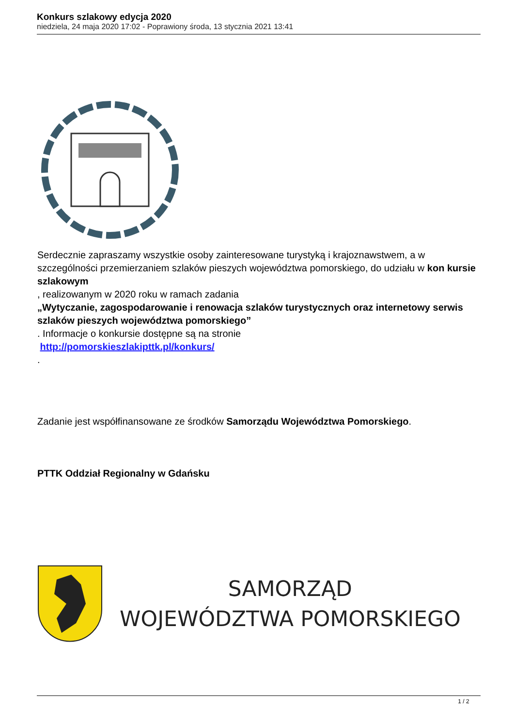Konkurs szlakowy edycja 2020
niedziela, 24 maja 2020 17:02 - Poprawiony środa, 13 stycznia 2021 13:41
Serdecznie zapraszamy wszystkie osoby zainteresowane turystyką i krajoznawstwem, a w szczególności przemierzaniem szlaków pieszych województwa pomorskiego, do udziału w kon kursie szlakowym
, realizowanym w 2020 roku w ramach zadania
„Wytyczanie, zagospodarowanie i renowacja szlaków turystycznych oraz internetowy serwis szlaków pieszych województwa pomorskiego”
. Informacje o konkursie dostępne są na stronie
http://pomorskieszlakipttk.pl/konkurs/
.
Zadanie jest współfinansowane ze środków Samorządu Województwa Pomorskiego.
PTTK Oddział Regionalny w Gdańsku
SAMORZĄD
WOJEWÓDZTWA POMORSKIEGO
1 / 2